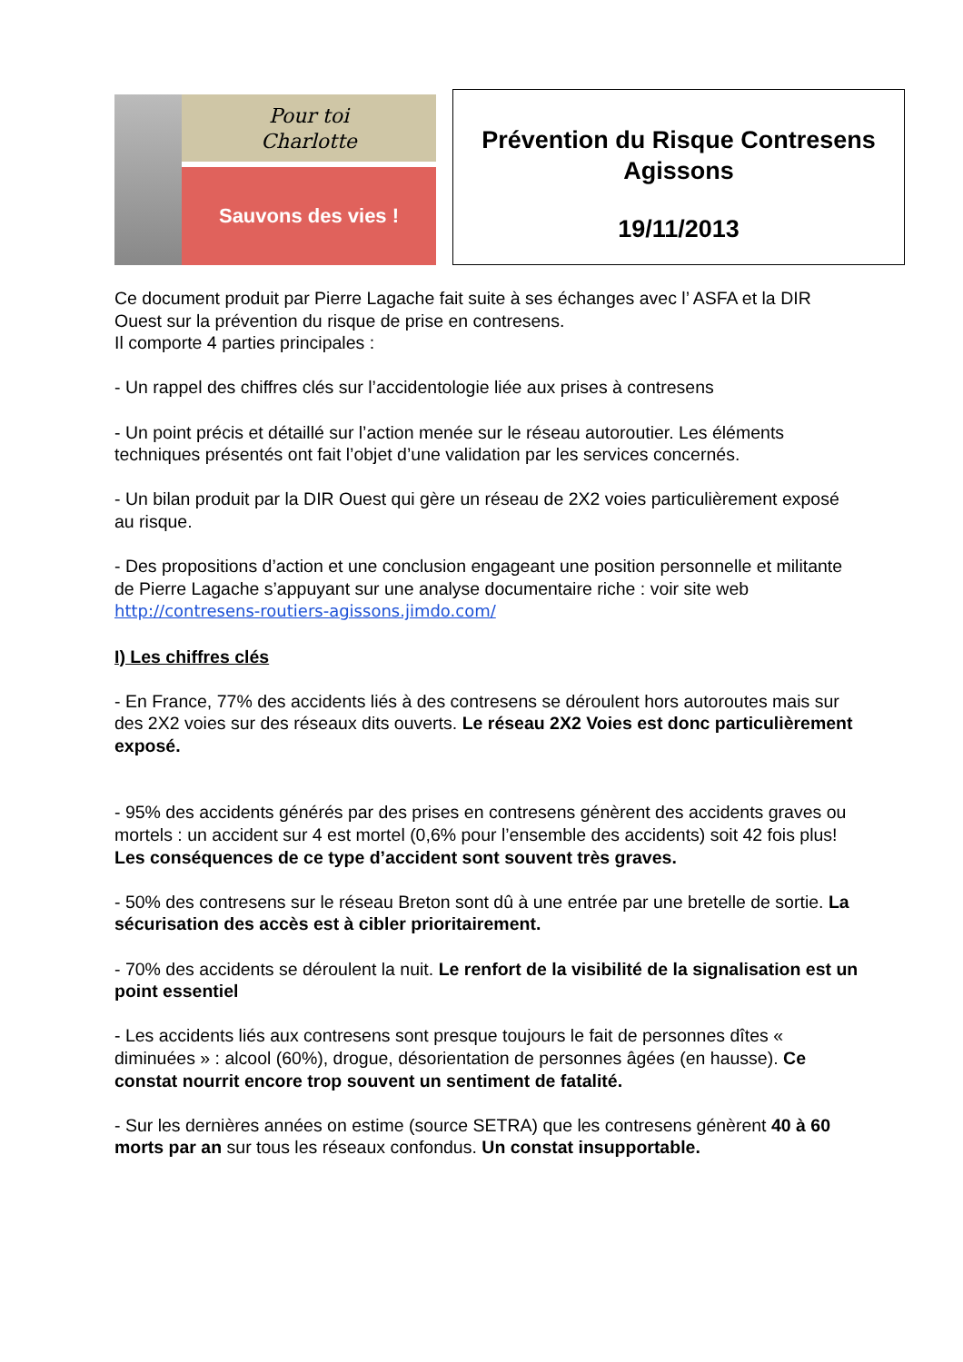Pour toi
Charlotte
Sauvons des vies !
Prévention du Risque Contresens
Agissons
19/11/2013
Ce document produit par Pierre Lagache fait suite à ses échanges avec l’ ASFA et la DIR Ouest sur la prévention du risque de prise en contresens.
Il comporte 4 parties principales :
- Un rappel des chiffres clés sur l’accidentologie liée aux prises à contresens
- Un point précis et détaillé sur l’action menée sur le réseau autoroutier. Les éléments techniques présentés ont fait l’objet d’une validation par les services concernés.
- Un bilan produit par la DIR Ouest qui gère un réseau de 2X2 voies particulièrement exposé au risque.
- Des propositions d’action et une conclusion engageant une position personnelle et militante de Pierre Lagache s’appuyant sur une analyse documentaire riche : voir site web http://contresens-routiers-agissons.jimdo.com/
I) Les chiffres clés
- En France, 77% des accidents liés à des contresens se déroulent hors autoroutes mais sur des 2X2 voies sur des réseaux dits ouverts. Le réseau 2X2 Voies est donc particulièrement exposé.
- 95% des accidents générés par des prises en contresens génèrent des accidents graves ou mortels : un accident sur 4 est mortel (0,6% pour l’ensemble des accidents) soit 42 fois plus! Les conséquences de ce type d’accident sont souvent très graves.
- 50% des contresens sur le réseau Breton sont dû à une entrée par une bretelle de sortie. La sécurisation des accès est à cibler prioritairement.
- 70% des accidents se déroulent la nuit. Le renfort de la visibilité de la signalisation est un point essentiel
- Les accidents liés aux contresens sont presque toujours le fait de personnes dîtes « diminuées » : alcool (60%), drogue, désorientation de personnes âgées (en hausse). Ce constat nourrit encore trop souvent un sentiment de fatalité.
- Sur les dernières années on estime (source SETRA) que les contresens génèrent 40 à 60 morts par an sur tous les réseaux confondus. Un constat insupportable.